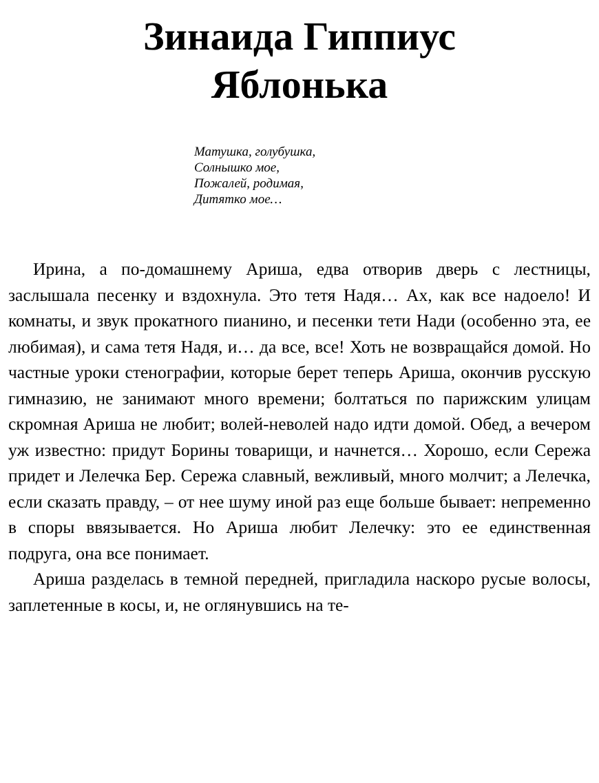Зинаида Гиппиус
Яблонька
Матушка, голубушка,
Солнышко мое,
Пожалей, родимая,
Дитятко мое…
Ирина, а по-домашнему Ариша, едва отворив дверь с лестницы, заслышала песенку и вздохнула. Это тетя Надя… Ах, как все надоело! И комнаты, и звук прокатного пианино, и песенки тети Нади (особенно эта, ее любимая), и сама тетя Надя, и… да все, все! Хоть не возвращайся домой. Но частные уроки стенографии, которые берет теперь Ариша, окончив русскую гимназию, не занимают много времени; болтаться по парижским улицам скромная Ариша не любит; волей-неволей надо идти домой. Обед, а вечером уж известно: придут Борины товарищи, и начнется… Хорошо, если Сережа придет и Лелечка Бер. Сережа славный, вежливый, много молчит; а Лелечка, если сказать правду, – от нее шуму иной раз еще больше бывает: непременно в споры ввязывается. Но Ариша любит Лелечку: это ее единственная подруга, она все понимает.
Ариша разделась в темной передней, пригладила наскоро русые волосы, заплетенные в косы, и, не оглянувшись на те-